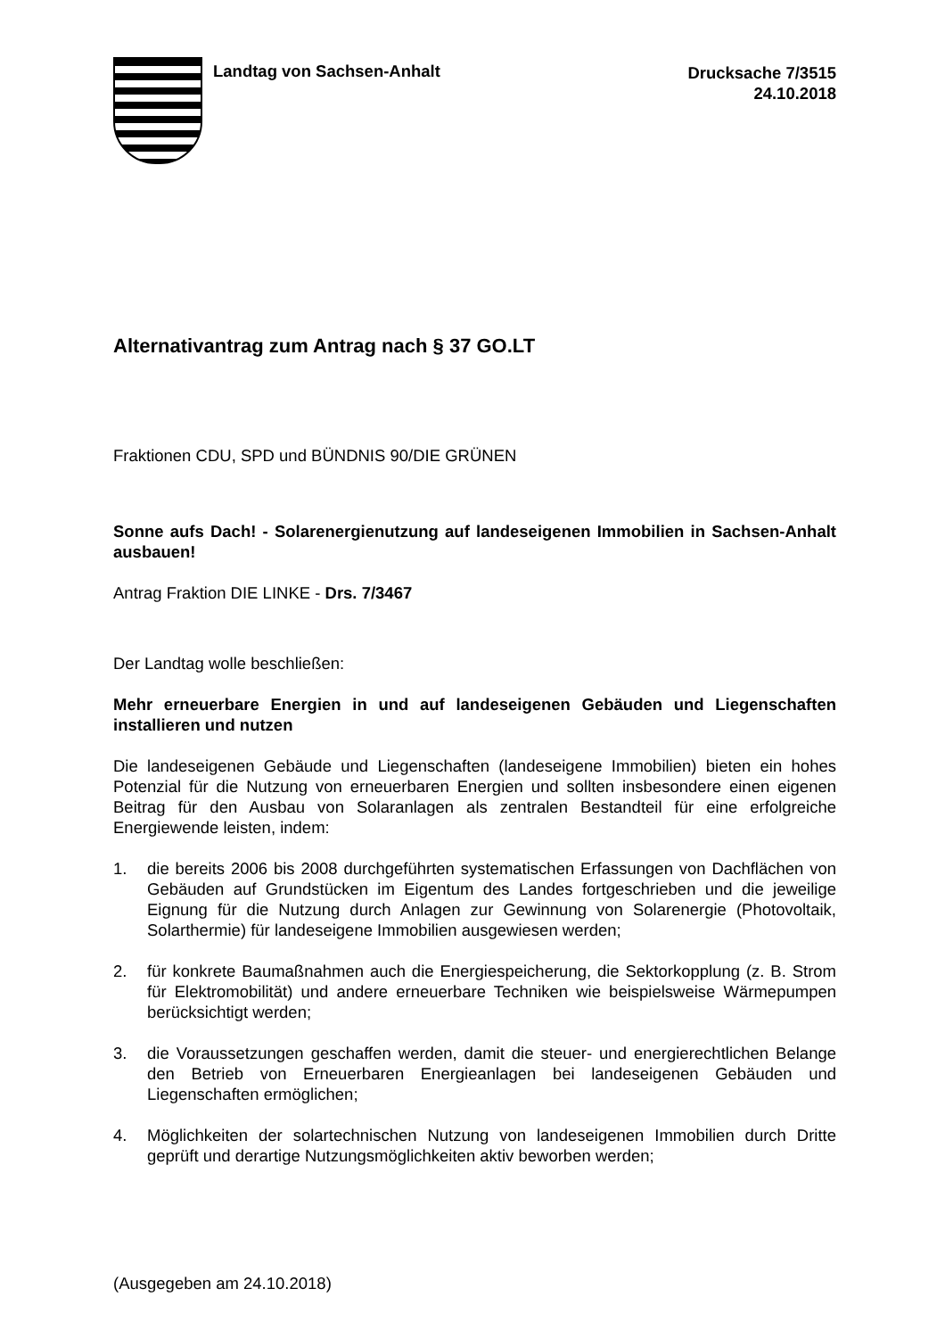Landtag von Sachsen-Anhalt Drucksache 7/3515
24.10.2018
Alternativantrag zum Antrag nach § 37 GO.LT
Fraktionen CDU, SPD und BÜNDNIS 90/DIE GRÜNEN
Sonne aufs Dach! - Solarenergienutzung auf landeseigenen Immobilien in Sachsen-Anhalt ausbauen!
Antrag Fraktion DIE LINKE - Drs. 7/3467
Der Landtag wolle beschließen:
Mehr erneuerbare Energien in und auf landeseigenen Gebäuden und Liegenschaften installieren und nutzen
Die landeseigenen Gebäude und Liegenschaften (landeseigene Immobilien) bieten ein hohes Potenzial für die Nutzung von erneuerbaren Energien und sollten insbesondere einen eigenen Beitrag für den Ausbau von Solaranlagen als zentralen Bestandteil für eine erfolgreiche Energiewende leisten, indem:
1. die bereits 2006 bis 2008 durchgeführten systematischen Erfassungen von Dachflächen von Gebäuden auf Grundstücken im Eigentum des Landes fortgeschrieben und die jeweilige Eignung für die Nutzung durch Anlagen zur Gewinnung von Solarenergie (Photovoltaik, Solarthermie) für landeseigene Immobilien ausgewiesen werden;
2. für konkrete Baumaßnahmen auch die Energiespeicherung, die Sektorkopplung (z. B. Strom für Elektromobilität) und andere erneuerbare Techniken wie beispielsweise Wärmepumpen berücksichtigt werden;
3. die Voraussetzungen geschaffen werden, damit die steuer- und energierechtlichen Belange den Betrieb von Erneuerbaren Energieanlagen bei landeseigenen Gebäuden und Liegenschaften ermöglichen;
4. Möglichkeiten der solartechnischen Nutzung von landeseigenen Immobilien durch Dritte geprüft und derartige Nutzungsmöglichkeiten aktiv beworben werden;
(Ausgegeben am 24.10.2018)